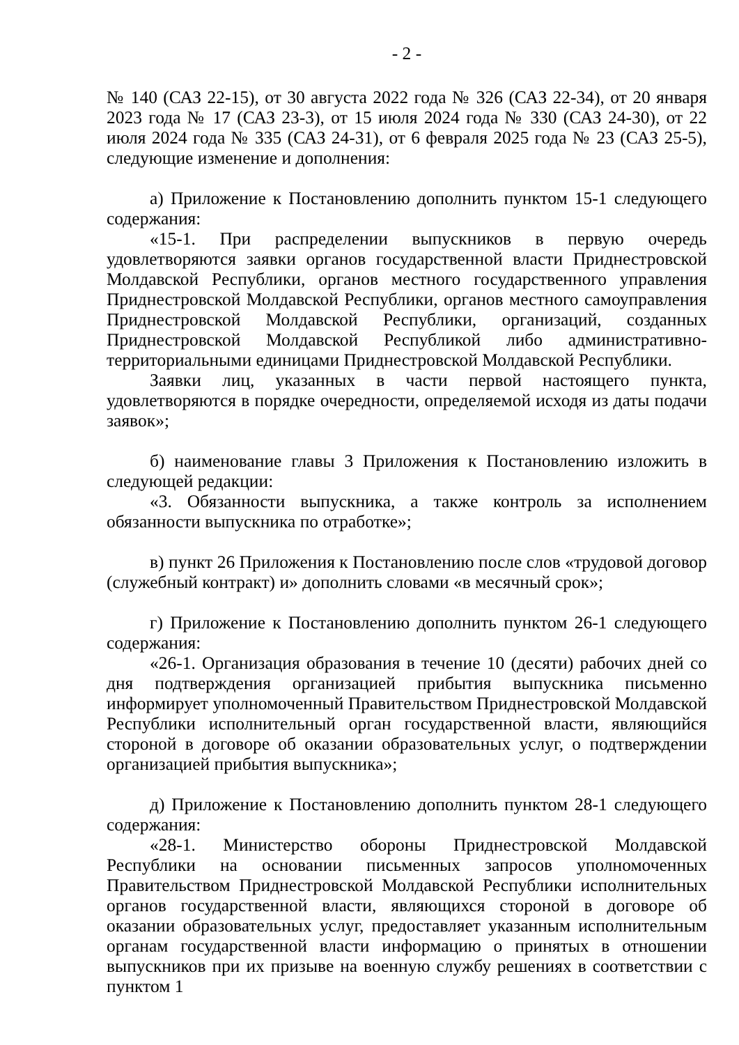- 2 -
№ 140 (САЗ 22-15), от 30 августа 2022 года № 326 (САЗ 22-34), от 20 января 2023 года № 17 (САЗ 23-3), от 15 июля 2024 года № 330 (САЗ 24-30), от 22 июля 2024 года № 335 (САЗ 24-31), от 6 февраля 2025 года № 23 (САЗ 25-5), следующие изменение и дополнения:
а) Приложение к Постановлению дополнить пунктом 15-1 следующего содержания:
«15-1. При распределении выпускников в первую очередь удовлетворяются заявки органов государственной власти Приднестровской Молдавской Республики, органов местного государственного управления Приднестровской Молдавской Республики, органов местного самоуправления Приднестровской Молдавской Республики, организаций, созданных Приднестровской Молдавской Республикой либо административно-территориальными единицами Приднестровской Молдавской Республики.
Заявки лиц, указанных в части первой настоящего пункта, удовлетворяются в порядке очередности, определяемой исходя из даты подачи заявок»;
б) наименование главы 3 Приложения к Постановлению изложить в следующей редакции:
«3. Обязанности выпускника, а также контроль за исполнением обязанности выпускника по отработке»;
в) пункт 26 Приложения к Постановлению после слов «трудовой договор (служебный контракт) и» дополнить словами «в месячный срок»;
г) Приложение к Постановлению дополнить пунктом 26-1 следующего содержания:
«26-1. Организация образования в течение 10 (десяти) рабочих дней со дня подтверждения организацией прибытия выпускника письменно информирует уполномоченный Правительством Приднестровской Молдавской Республики исполнительный орган государственной власти, являющийся стороной в договоре об оказании образовательных услуг, о подтверждении организацией прибытия выпускника»;
д) Приложение к Постановлению дополнить пунктом 28-1 следующего содержания:
«28-1. Министерство обороны Приднестровской Молдавской Республики на основании письменных запросов уполномоченных Правительством Приднестровской Молдавской Республики исполнительных органов государственной власти, являющихся стороной в договоре об оказании образовательных услуг, предоставляет указанным исполнительным органам государственной власти информацию о принятых в отношении выпускников при их призыве на военную службу решениях в соответствии с пунктом 1